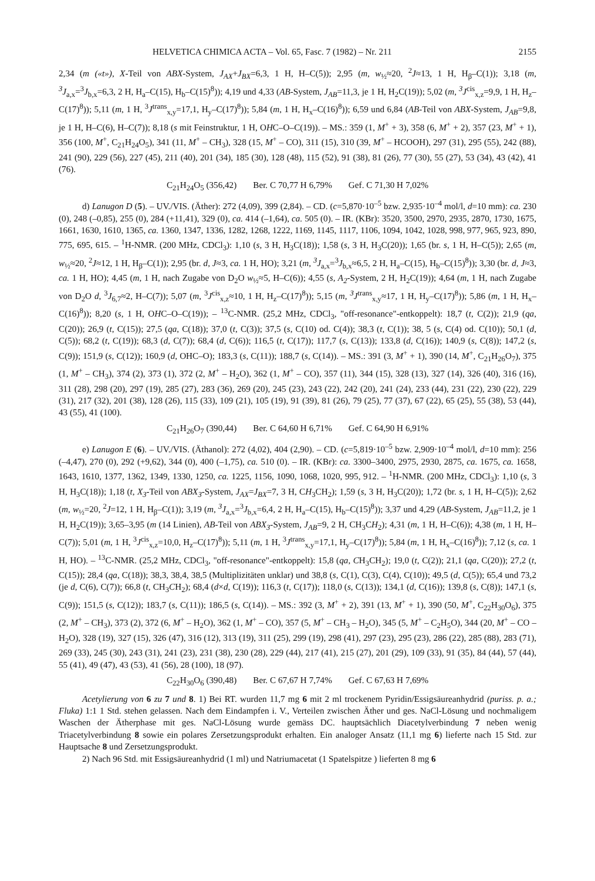HELVETICA CHIMICA ACTA – Vol. 65, Fasc. 7 (1982) – Nr. 211 2155
2,34 (m («t»), X-Teil von ABX-System, J<sub>AX</sub>+J<sub>BX</sub>=6,3, 1 H, H–C(5)); 2,95 (m, w<sub>½</sub>≈20, <sup>2</sup>J≈13, 1 H, H<sub>β</sub>–C(1)); 3,18 (m, <sup>3</sup>J<sub>a,x</sub>=<sup>3</sup>J<sub>b,x</sub>=6,3, 2 H, H<sub>a</sub>–C(15), H<sub>b</sub>–C(15)<sup>8</sup>)); 4,19 und 4,33 (AB-System, J<sub>AB</sub>=11,3, je 1 H, H<sub>2</sub>C(19)); 5,02 (m, <sup>3</sup>J<sup>cis</sup><sub>x,z</sub>=9,9, 1 H, H<sub>z</sub>–C(17)<sup>8</sup>)); 5,11 (m, 1 H, <sup>3</sup>J<sup>trans</sup><sub>x,y</sub>=17,1, H<sub>y</sub>–C(17)<sup>8</sup>)); 5,84 (m, 1 H, H<sub>x</sub>–C(16)<sup>8</sup>)); 6,59 und 6,84 (AB-Teil von ABX-System, J<sub>AB</sub>=9,8, je 1 H, H–C(6), H–C(7)); 8,18 (s mit Feinstruktur, 1 H, OHC–O–C(19)). – MS.: 359 (1, M<sup>+</sup> + 3), 358 (6, M<sup>+</sup> + 2), 357 (23, M<sup>+</sup> + 1), 356 (100, M<sup>+</sup>, C<sub>21</sub>H<sub>24</sub>O<sub>5</sub>), 341 (11, M<sup>+</sup> – CH<sub>3</sub>), 328 (15, M<sup>+</sup> – CO), 311 (15), 310 (39, M<sup>+</sup> – HCOOH), 297 (31), 295 (55), 242 (88), 241 (90), 229 (56), 227 (45), 211 (40), 201 (34), 185 (30), 128 (48), 115 (52), 91 (38), 81 (26), 77 (30), 55 (27), 53 (34), 43 (42), 41 (76).
C<sub>21</sub>H<sub>24</sub>O<sub>5</sub> (356,42) Ber. C 70,77 H 6,79% Gef. C 71,30 H 7,02%
d) Lanugon D (5). – UV./VIS. (Äther): 272 (4,09), 399 (2,84). – CD. (c=5,870·10<sup>–5</sup> bzw. 2,935·10<sup>–4</sup> mol/l, d=10 mm): ca. 230 (0), 248 (–0,85), 255 (0), 284 (+11,41), 329 (0), ca. 414 (–1,64), ca. 505 (0). – IR. (KBr): 3520, 3500, 2970, 2935, 2870, 1730, 1675, 1661, 1630, 1610, 1365, ca. 1360, 1347, 1336, 1282, 1268, 1222, 1169, 1145, 1117, 1106, 1094, 1042, 1028, 998, 977, 965, 923, 890, 775, 695, 615. – <sup>1</sup>H-NMR. (200 MHz, CDCl<sub>3</sub>): 1,10 (s, 3 H, H<sub>3</sub>C(18)); 1,58 (s, 3 H, H<sub>3</sub>C(20)); 1,65 (br. s, 1 H, H–C(5)); 2,65 (m, w<sub>½</sub>≈20, <sup>2</sup>J≈12, 1 H, H<sub>β</sub>–C(1)); 2,95 (br. d, J≈3, ca. 1 H, HO); 3,21 (m, <sup>3</sup>J<sub>a,x</sub>=<sup>3</sup>J<sub>b,x</sub>≈6,5, 2 H, H<sub>a</sub>–C(15), H<sub>b</sub>–C(15)<sup>8</sup>)); 3,30 (br. d, J≈3, ca. 1 H, HO); 4,45 (m, 1 H, nach Zugabe von D<sub>2</sub>O w<sub>½</sub>≈5, H–C(6)); 4,55 (s, A<sub>2</sub>-System, 2 H, H<sub>2</sub>C(19)); 4,64 (m, 1 H, nach Zugabe von D<sub>2</sub>O d, <sup>3</sup>J<sub>6,7</sub>≈2, H–C(7)); 5,07 (m, <sup>3</sup>J<sup>cis</sup><sub>x,z</sub>≈10, 1 H, H<sub>z</sub>–C(17)<sup>8</sup>)); 5,15 (m, <sup>3</sup>J<sup>trans</sup><sub>x,y</sub>≈17, 1 H, H<sub>y</sub>–C(17)<sup>8</sup>)); 5,86 (m, 1 H, H<sub>x</sub>–C(16)<sup>8</sup>)); 8,20 (s, 1 H, OHC–O–C(19)); – <sup>13</sup>C-NMR. (25,2 MHz, CDCl<sub>3</sub>, "off-resonance"-entkoppelt): 18,7 (t, C(2)); 21,9 (qa, C(20)); 26,9 (t, C(15)); 27,5 (qa, C(18)); 37,0 (t, C(3)); 37,5 (s, C(10) od. C(4)); 38,3 (t, C(1)); 38, 5 (s, C(4) od. C(10)); 50,1 (d, C(5)); 68,2 (t, C(19)); 68,3 (d, C(7)); 68,4 (d, C(6)); 116,5 (t, C(17)); 117,7 (s, C(13)); 133,8 (d, C(16)); 140,9 (s, C(8)); 147,2 (s, C(9)); 151,9 (s, C(12)); 160,9 (d, OHC–O); 183,3 (s, C(11)); 188,7 (s, C(14)). – MS.: 391 (3, M<sup>+</sup> + 1), 390 (14, M<sup>+</sup>, C<sub>21</sub>H<sub>26</sub>O<sub>7</sub>), 375 (1, M<sup>+</sup> – CH<sub>3</sub>), 374 (2), 373 (1), 372 (2, M<sup>+</sup> – H<sub>2</sub>O), 362 (1, M<sup>+</sup> – CO), 357 (11), 344 (15), 328 (13), 327 (14), 326 (40), 316 (16), 311 (28), 298 (20), 297 (19), 285 (27), 283 (36), 269 (20), 245 (23), 243 (22), 242 (20), 241 (24), 233 (44), 231 (22), 230 (22), 229 (31), 217 (32), 201 (38), 128 (26), 115 (33), 109 (21), 105 (19), 91 (39), 81 (26), 79 (25), 77 (37), 67 (22), 65 (25), 55 (38), 53 (44), 43 (55), 41 (100).
C<sub>21</sub>H<sub>26</sub>O<sub>7</sub> (390,44) Ber. C 64,60 H 6,71% Gef. C 64,90 H 6,91%
e) Lanugon E (6). – UV./VIS. (Äthanol): 272 (4,02), 404 (2,90). – CD. (c=5,819·10<sup>–5</sup> bzw. 2,909·10<sup>–4</sup> mol/l, d=10 mm): 256 (–4,47), 270 (0), 292 (+9,62), 344 (0), 400 (–1,75), ca. 510 (0). – IR. (KBr): ca. 3300–3400, 2975, 2930, 2875, ca. 1675, ca. 1658, 1643, 1610, 1377, 1362, 1349, 1330, 1250, ca. 1225, 1156, 1090, 1068, 1020, 995, 912. – <sup>1</sup>H-NMR. (200 MHz, CDCl<sub>3</sub>): 1,10 (s, 3 H, H<sub>3</sub>C(18)); 1,18 (t, X<sub>3</sub>-Teil von ABX<sub>3</sub>-System, J<sub>AX</sub>=J<sub>BX</sub>=7, 3 H, CH<sub>3</sub>CH<sub>2</sub>); 1,59 (s, 3 H, H<sub>3</sub>C(20)); 1,72 (br. s, 1 H, H–C(5)); 2,62 (m, w<sub>½</sub>=20, <sup>2</sup>J=12, 1 H, H<sub>β</sub>–C(1)); 3,19 (m, <sup>3</sup>J<sub>a,x</sub>=<sup>3</sup>J<sub>b,x</sub>=6,4, 2 H, H<sub>a</sub>–C(15), H<sub>b</sub>–C(15)<sup>8</sup>)); 3,37 und 4,29 (AB-System, J<sub>AB</sub>=11,2, je 1 H, H<sub>2</sub>C(19)); 3,65–3,95 (m (14 Linien), AB-Teil von ABX<sub>3</sub>-System, J<sub>AB</sub>=9, 2 H, CH<sub>3</sub>CH<sub>2</sub>); 4,31 (m, 1 H, H–C(6)); 4,38 (m, 1 H, H–C(7)); 5,01 (m, 1 H, <sup>3</sup>J<sup>cis</sup><sub>x,z</sub>=10,0, H<sub>z</sub>–C(17)<sup>8</sup>)); 5,11 (m, 1 H, <sup>3</sup>J<sup>trans</sup><sub>x,y</sub>=17,1, H<sub>y</sub>–C(17)<sup>8</sup>)); 5,84 (m, 1 H, H<sub>x</sub>–C(16)<sup>8</sup>)); 7,12 (s, ca. 1 H, HO). – <sup>13</sup>C-NMR. (25,2 MHz, CDCl<sub>3</sub>, "off-resonance"-entkoppelt): 15,8 (qa, CH<sub>3</sub>CH<sub>2</sub>); 19,0 (t, C(2)); 21,1 (qa, C(20)); 27,2 (t, C(15)); 28,4 (qa, C(18)); 38,3, 38,4, 38,5 (Multiplizitäten unklar) und 38,8 (s, C(1), C(3), C(4), C(10)); 49,5 (d, C(5)); 65,4 und 73,2 (je d, C(6), C(7)); 66,8 (t, CH<sub>3</sub>CH<sub>2</sub>); 68,4 (d×d, C(19)); 116,3 (t, C(17)); 118,0 (s, C(13)); 134,1 (d, C(16)); 139,8 (s, C(8)); 147,1 (s, C(9)); 151,5 (s, C(12)); 183,7 (s, C(11)); 186,5 (s, C(14)). – MS.: 392 (3, M<sup>+</sup> + 2), 391 (13, M<sup>+</sup> + 1), 390 (50, M<sup>+</sup>, C<sub>22</sub>H<sub>30</sub>O<sub>6</sub>), 375 (2, M<sup>+</sup> – CH<sub>3</sub>), 373 (2), 372 (6, M<sup>+</sup> – H<sub>2</sub>O), 362 (1, M<sup>+</sup> – CO), 357 (5, M<sup>+</sup> – CH<sub>3</sub> – H<sub>2</sub>O), 345 (5, M<sup>+</sup> – C<sub>2</sub>H<sub>5</sub>O), 344 (20, M<sup>+</sup> – CO – H<sub>2</sub>O), 328 (19), 327 (15), 326 (47), 316 (12), 313 (19), 311 (25), 299 (19), 298 (41), 297 (23), 295 (23), 286 (22), 285 (88), 283 (71), 269 (33), 245 (30), 243 (31), 241 (23), 231 (38), 230 (28), 229 (44), 217 (41), 215 (27), 201 (29), 109 (33), 91 (35), 84 (44), 57 (44), 55 (41), 49 (47), 43 (53), 41 (56), 28 (100), 18 (97).
C<sub>22</sub>H<sub>30</sub>O<sub>6</sub> (390,48) Ber. C 67,67 H 7,74% Gef. C 67,63 H 7,69%
Acetylierung von 6 zu 7 und 8. 1) Bei RT. wurden 11,7 mg 6 mit 2 ml trockenem Pyridin/Essigsäureanhydrid (puriss. p. a.; Fluka) 1:1 1 Std. stehen gelassen. Nach dem Eindampfen i. V., Verteilen zwischen Äther und ges. NaCl-Lösung und nochmaligem Waschen der Ätherphase mit ges. NaCl-Lösung wurde gemäss DC. hauptsächlich Diacetylverbindung 7 neben wenig Triacetylverbindung 8 sowie ein polares Zersetzungsprodukt erhalten. Ein analoger Ansatz (11,1 mg 6) lieferte nach 15 Std. zur Hauptsache 8 und Zersetzungsprodukt.
2) Nach 96 Std. mit Essigsäureanhydrid (1 ml) und Natriumacetat (1 Spatelspitze ) lieferten 8 mg 6